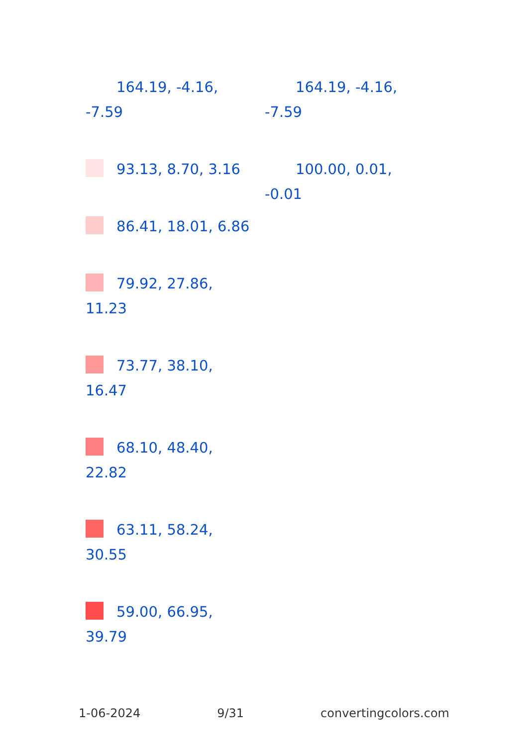164.19, -4.16, -7.59
93.13, 8.70, 3.16
86.41, 18.01, 6.86
79.92, 27.86, 11.23
73.77, 38.10, 16.47
68.10, 48.40, 22.82
63.11, 58.24, 30.55
59.00, 66.95, 39.79
164.19, -4.16, -7.59
100.00, 0.01, -0.01
1-06-2024 9/31 convertingcolors.com